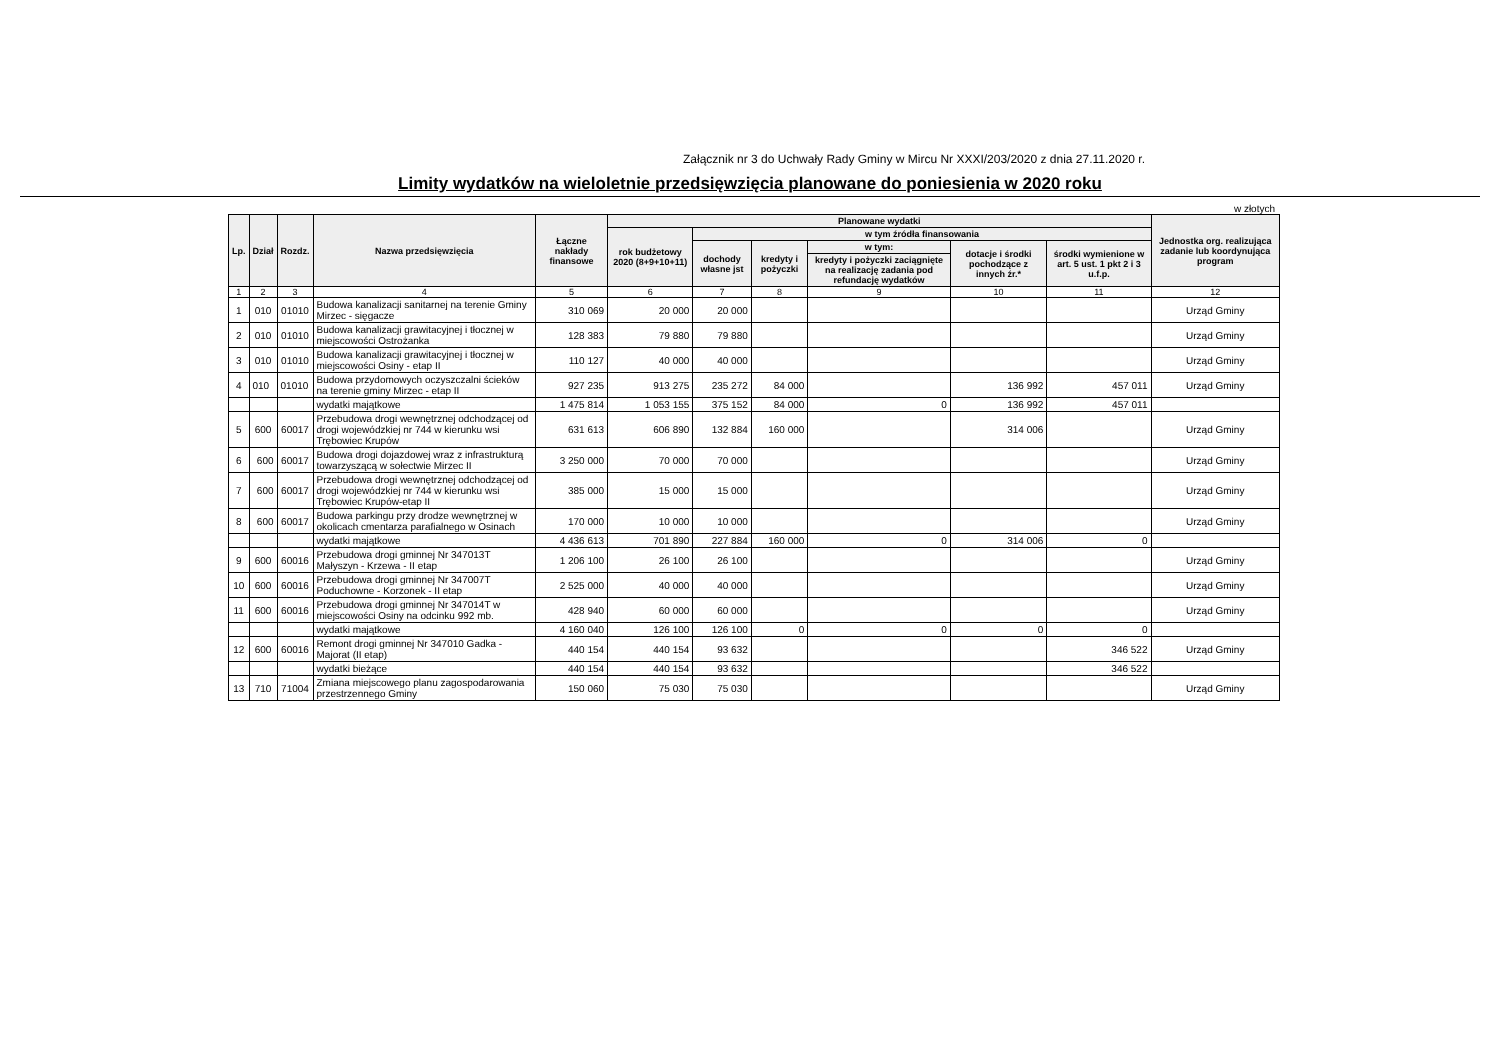Załącznik nr 3 do Uchwały Rady Gminy w Mircu Nr XXXI/203/2020 z dnia 27.11.2020 r.
Limity wydatków na wieloletnie przedsięwzięcia planowane do poniesienia w 2020 roku
w złotych
| Lp. | Dział | Rozdz. | Nazwa przedsięwzięcia | Łączne nakłady finansowe | Planowane wydatki | | | | | | Jednostka org. realizująca zadanie lub koordynująca program |
| --- | --- | --- | --- | --- | --- | --- | --- | --- | --- | --- | --- |
| | | | | | rok budżetowy 2020 (8+9+10+11) | w tym źródła finansowania | | | | | |
| | | | | | | dochody własne jst | kredyty i pożyczki | w tym: | dotacje i środki pochodzące z innych źr.* | środki wymienione w art. 5 ust. 1 pkt 2 i 3 u.f.p. | |
| | | | | | | | | kredyty i pożyczki zaciągnięte na realizację zadania pod refundację wydatków | | | |
| 1 | 2 | 3 | 4 | 5 | 6 | 7 | 8 | 9 | 10 | 11 | 12 |
| 1 | 010 | 01010 | Budowa kanalizacji sanitarnej na terenie Gminy Mirzec - sięgacze | 310 069 | 20 000 | 20 000 | | | | | Urząd Gminy |
| 2 | 010 | 01010 | Budowa kanalizacji grawitacyjnej i tłocznej w miejscowości Ostrożanka | 128 383 | 79 880 | 79 880 | | | | | Urząd Gminy |
| 3 | 010 | 01010 | Budowa kanalizacji grawitacyjnej i tłocznej w miejscowości Osiny - etap II | 110 127 | 40 000 | 40 000 | | | | | Urząd Gminy |
| 4 | 010 | 01010 | Budowa przydomowych oczyszczalni ścieków na terenie gminy Mirzec - etap II | 927 235 | 913 275 | 235 272 | 84 000 | | 136 992 | 457 011 | Urząd Gminy |
| | | | wydatki majątkowe | 1 475 814 | 1 053 155 | 375 152 | 84 000 | 0 | 136 992 | 457 011 | |
| 5 | 600 | 60017 | Przebudowa drogi wewnętrznej odchodzącej od drogi wojewódzkiej nr 744 w kierunku wsi Trębowiec Krupów | 631 613 | 606 890 | 132 884 | 160 000 | | 314 006 | | Urząd Gminy |
| 6 | 600 | 60017 | Budowa drogi dojazdowej wraz z infrastrukturą towarzyszącą w sołectwie Mirzec II | 3 250 000 | 70 000 | 70 000 | | | | | Urząd Gminy |
| 7 | 600 | 60017 | Przebudowa drogi wewnętrznej odchodzącej od drogi wojewódzkiej nr 744 w kierunku wsi Trębowiec Krupów-etap II | 385 000 | 15 000 | 15 000 | | | | | Urząd Gminy |
| 8 | 600 | 60017 | Budowa parkingu przy drodze wewnętrznej w okolicach cmentarza parafialnego w Osinach | 170 000 | 10 000 | 10 000 | | | | | Urząd Gminy |
| | | | wydatki majątkowe | 4 436 613 | 701 890 | 227 884 | 160 000 | 0 | 314 006 | 0 | |
| 9 | 600 | 60016 | Przebudowa drogi gminnej Nr 347013T Małyszyn - Krzewa - II etap | 1 206 100 | 26 100 | 26 100 | | | | | Urząd Gminy |
| 10 | 600 | 60016 | Przebudowa drogi gminnej Nr 347007T Poduchowne - Korzonek - II etap | 2 525 000 | 40 000 | 40 000 | | | | | Urząd Gminy |
| 11 | 600 | 60016 | Przebudowa drogi gminnej Nr 347014T w miejscowości Osiny na odcinku 992 mb. | 428 940 | 60 000 | 60 000 | | | | | Urząd Gminy |
| | | | wydatki majątkowe | 4 160 040 | 126 100 | 126 100 | 0 | 0 | 0 | 0 | |
| 12 | 600 | 60016 | Remont drogi gminnej Nr 347010 Gadka - Majorat (II etap) | 440 154 | 440 154 | 93 632 | | | | 346 522 | Urząd Gminy |
| | | | wydatki bieżące | 440 154 | 440 154 | 93 632 | | | | 346 522 | |
| 13 | 710 | 71004 | Zmiana miejscowego planu zagospodarowania przestrzennego Gminy | 150 060 | 75 030 | 75 030 | | | | | Urząd Gminy |